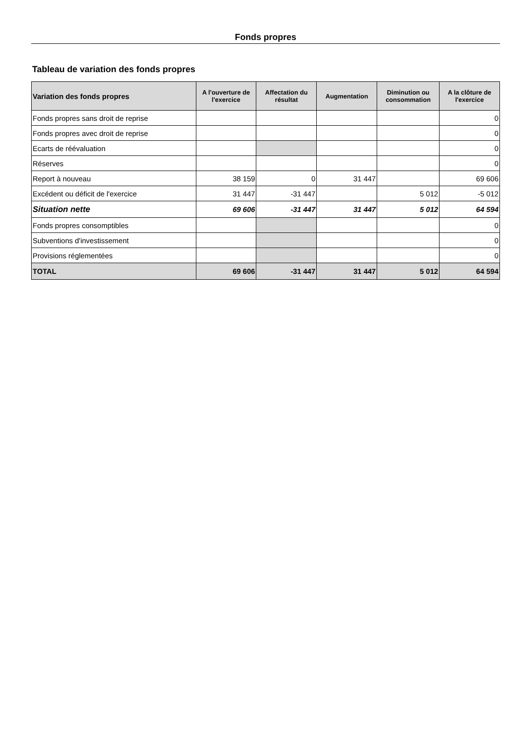Fonds propres
Tableau de variation des fonds propres
| Variation des fonds propres | A l'ouverture de l'exercice | Affectation du résultat | Augmentation | Diminution ou consommation | A la clôture de l'exercice |
| --- | --- | --- | --- | --- | --- |
| Fonds propres sans droit de reprise | | | | | 0 |
| Fonds propres avec droit de reprise | | | | | 0 |
| Ecarts de réévaluation | | | | | 0 |
| Réserves | | | | | 0 |
| Report à nouveau | 38 159 | 0 | 31 447 | | 69 606 |
| Excédent ou déficit de l'exercice | 31 447 | -31 447 | | 5 012 | -5 012 |
| Situation nette | 69 606 | -31 447 | 31 447 | 5 012 | 64 594 |
| Fonds propres consomptibles | | | | | 0 |
| Subventions d'investissement | | | | | 0 |
| Provisions réglementées | | | | | 0 |
| TOTAL | 69 606 | -31 447 | 31 447 | 5 012 | 64 594 |